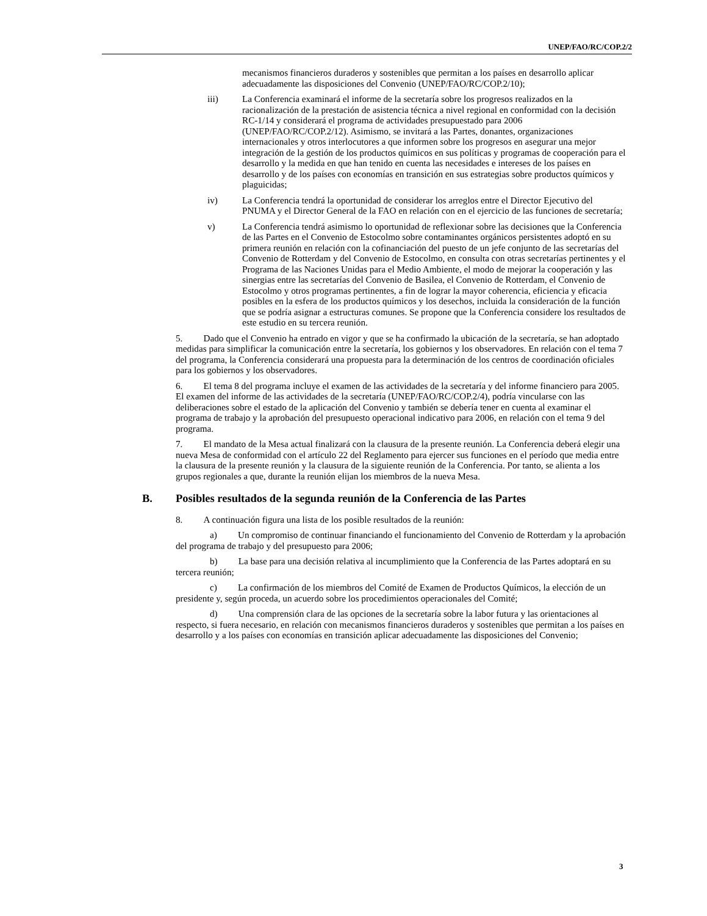UNEP/FAO/RC/COP.2/2
mecanismos financieros duraderos y sostenibles que permitan a los países en desarrollo aplicar adecuadamente las disposiciones del Convenio (UNEP/FAO/RC/COP.2/10);
iii) La Conferencia examinará el informe de la secretaría sobre los progresos realizados en la racionalización de la prestación de asistencia técnica a nivel regional en conformidad con la decisión RC-1/14 y considerará el programa de actividades presupuestado para 2006 (UNEP/FAO/RC/COP.2/12). Asimismo, se invitará a las Partes, donantes, organizaciones internacionales y otros interlocutores a que informen sobre los progresos en asegurar una mejor integración de la gestión de los productos químicos en sus políticas y programas de cooperación para el desarrollo y la medida en que han tenido en cuenta las necesidades e intereses de los países en desarrollo y de los países con economías en transición en sus estrategias sobre productos químicos y plaguicidas;
iv) La Conferencia tendrá la oportunidad de considerar los arreglos entre el Director Ejecutivo del PNUMA y el Director General de la FAO en relación con en el ejercicio de las funciones de secretaría;
v) La Conferencia tendrá asimismo lo oportunidad de reflexionar sobre las decisiones que la Conferencia de las Partes en el Convenio de Estocolmo sobre contaminantes orgánicos persistentes adoptó en su primera reunión en relación con la cofinanciación del puesto de un jefe conjunto de las secretarías del Convenio de Rotterdam y del Convenio de Estocolmo, en consulta con otras secretarías pertinentes y el Programa de las Naciones Unidas para el Medio Ambiente, el modo de mejorar la cooperación y las sinergias entre las secretarías del Convenio de Basilea, el Convenio de Rotterdam, el Convenio de Estocolmo y otros programas pertinentes, a fin de lograr la mayor coherencia, eficiencia y eficacia posibles en la esfera de los productos químicos y los desechos, incluida la consideración de la función que se podría asignar a estructuras comunes. Se propone que la Conferencia considere los resultados de este estudio en su tercera reunión.
5. Dado que el Convenio ha entrado en vigor y que se ha confirmado la ubicación de la secretaría, se han adoptado medidas para simplificar la comunicación entre la secretaría, los gobiernos y los observadores. En relación con el tema 7 del programa, la Conferencia considerará una propuesta para la determinación de los centros de coordinación oficiales para los gobiernos y los observadores.
6. El tema 8 del programa incluye el examen de las actividades de la secretaría y del informe financiero para 2005. El examen del informe de las actividades de la secretaría (UNEP/FAO/RC/COP.2/4), podría vincularse con las deliberaciones sobre el estado de la aplicación del Convenio y también se debería tener en cuenta al examinar el programa de trabajo y la aprobación del presupuesto operacional indicativo para 2006, en relación con el tema 9 del programa.
7. El mandato de la Mesa actual finalizará con la clausura de la presente reunión. La Conferencia deberá elegir una nueva Mesa de conformidad con el artículo 22 del Reglamento para ejercer sus funciones en el período que media entre la clausura de la presente reunión y la clausura de la siguiente reunión de la Conferencia. Por tanto, se alienta a los grupos regionales a que, durante la reunión elijan los miembros de la nueva Mesa.
B. Posibles resultados de la segunda reunión de la Conferencia de las Partes
8. A continuación figura una lista de los posible resultados de la reunión:
a) Un compromiso de continuar financiando el funcionamiento del Convenio de Rotterdam y la aprobación del programa de trabajo y del presupuesto para 2006;
b) La base para una decisión relativa al incumplimiento que la Conferencia de las Partes adoptará en su tercera reunión;
c) La confirmación de los miembros del Comité de Examen de Productos Químicos, la elección de un presidente y, según proceda, un acuerdo sobre los procedimientos operacionales del Comité;
d) Una comprensión clara de las opciones de la secretaría sobre la labor futura y las orientaciones al respecto, si fuera necesario, en relación con mecanismos financieros duraderos y sostenibles que permitan a los países en desarrollo y a los países con economías en transición aplicar adecuadamente las disposiciones del Convenio;
3